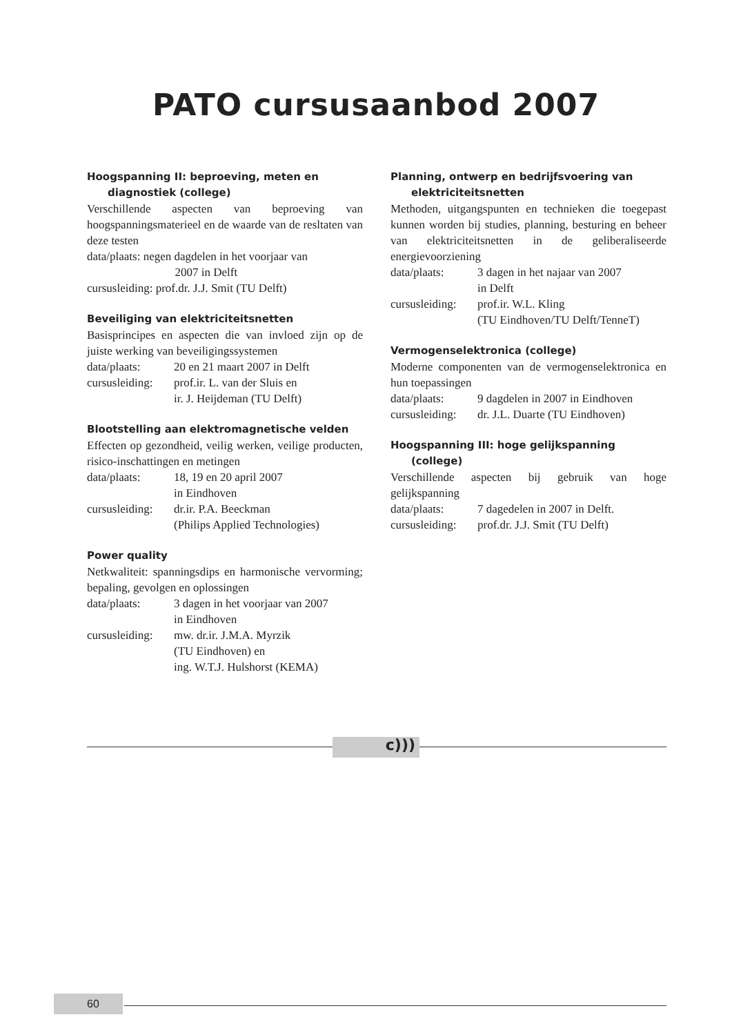PATO cursusaanbod 2007
Hoogspanning II: beproeving, meten en diagnostiek (college)
Verschillende aspecten van beproeving van hoogspanningsmaterieel en de waarde van de resltaten van deze testen
data/plaats: negen dagdelen in het voorjaar van
2007 in Delft
cursusleiding: prof.dr. J.J. Smit (TU Delft)
Beveiliging van elektriciteitsnetten
Basisprincipes en aspecten die van invloed zijn op de juiste werking van beveiligingssystemen
| data/plaats: | 20 en 21 maart 2007 in Delft |
| cursusleiding: | prof.ir. L. van der Sluis en ir. J. Heijdeman (TU Delft) |
Blootstelling aan elektromagnetische velden
Effecten op gezondheid, veilig werken, veilige producten, risico-inschattingen en metingen
| data/plaats: | 18, 19 en 20 april 2007 in Eindhoven |
| cursusleiding: | dr.ir. P.A. Beeckman (Philips Applied Technologies) |
Power quality
Netkwaliteit: spanningsdips en harmonische vervorming; bepaling, gevolgen en oplossingen
| data/plaats: | 3 dagen in het voorjaar van 2007 in Eindhoven |
| cursusleiding: | mw. dr.ir. J.M.A. Myrzik (TU Eindhoven) en ing. W.T.J. Hulshorst (KEMA) |
Planning, ontwerp en bedrijfsvoering van elektriciteitsnetten
Methoden, uitgangspunten en technieken die toegepast kunnen worden bij studies, planning, besturing en beheer van elektriciteitsnetten in de geliberaliseerde energievoorziening
| data/plaats: | 3 dagen in het najaar van 2007 in Delft |
| cursusleiding: | prof.ir. W.L. Kling (TU Eindhoven/TU Delft/TenneT) |
Vermogenselektronica (college)
Moderne componenten van de vermogenselektronica en hun toepassingen
| data/plaats: | 9 dagdelen in 2007 in Eindhoven |
| cursusleiding: | dr. J.L. Duarte (TU Eindhoven) |
Hoogspanning III: hoge gelijkspanning (college)
Verschillende aspecten bij gebruik van hoge gelijkspanning
| data/plaats: | 7 dagedelen in 2007 in Delft. |
| cursusleiding: | prof.dr. J.J. Smit (TU Delft) |
c)))
60